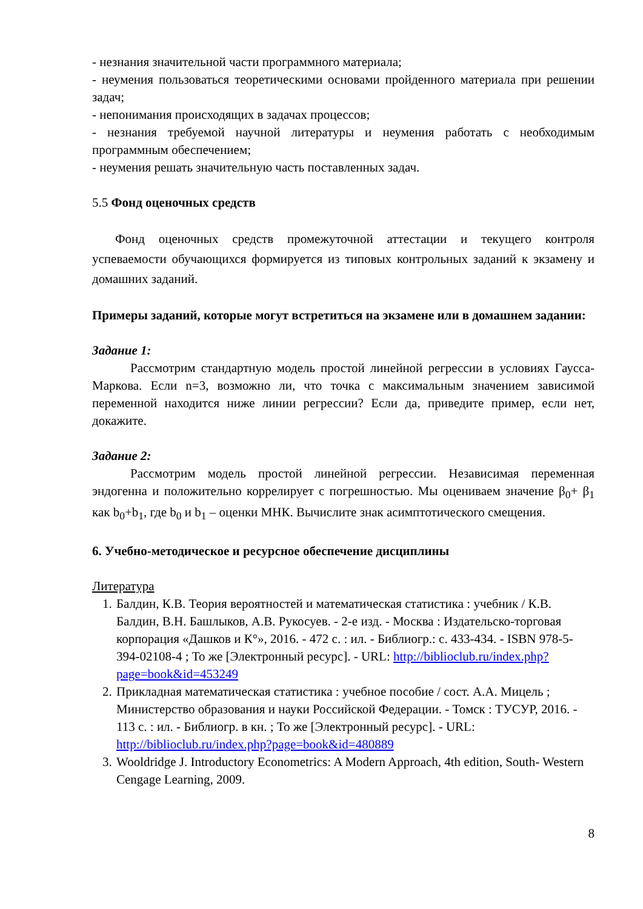- незнания значительной части программного материала;
- неумения пользоваться теоретическими основами пройденного материала при решении задач;
- непонимания происходящих в задачах процессов;
- незнания требуемой научной литературы и неумения работать с необходимым программным обеспечением;
- неумения решать значительную часть поставленных задач.
5.5 Фонд оценочных средств
Фонд оценочных средств промежуточной аттестации и текущего контроля успеваемости обучающихся формируется из типовых контрольных заданий к экзамену и домашних заданий.
Примеры заданий, которые могут встретиться на экзамене или в домашнем задании:
Задание 1:
Рассмотрим стандартную модель простой линейной регрессии в условиях Гаусса-Маркова. Если n=3, возможно ли, что точка с максимальным значением зависимой переменной находится ниже линии регрессии? Если да, приведите пример, если нет, докажите.
Задание 2:
Рассмотрим модель простой линейной регрессии. Независимая переменная эндогенна и положительно коррелирует с погрешностью. Мы оцениваем значение β<sub>0</sub>+ β<sub>1</sub> как b<sub>0</sub>+b<sub>1</sub>, где b<sub>0</sub> и b<sub>1</sub> – оценки МНК. Вычислите знак асимптотического смещения.
6. Учебно-методическое и ресурсное обеспечение дисциплины
Литература
1. Балдин, К.В. Теория вероятностей и математическая статистика : учебник / К.В. Балдин, В.Н. Башлыков, А.В. Рукосуев. - 2-е изд. - Москва : Издательско-торговая корпорация «Дашков и К°», 2016. - 472 с. : ил. - Библиогр.: с. 433-434. - ISBN 978-5-394-02108-4 ; То же [Электронный ресурс]. - URL: http://biblioclub.ru/index.php?page=book&id=453249
2. Прикладная математическая статистика : учебное пособие / сост. А.А. Мицель ; Министерство образования и науки Российской Федерации. - Томск : ТУСУР, 2016. - 113 с. : ил. - Библиогр. в кн. ; То же [Электронный ресурс]. - URL: http://biblioclub.ru/index.php?page=book&id=480889
3. Wooldridge J. Introductory Econometrics: A Modern Approach, 4th edition, South- Western Cengage Learning, 2009.
8